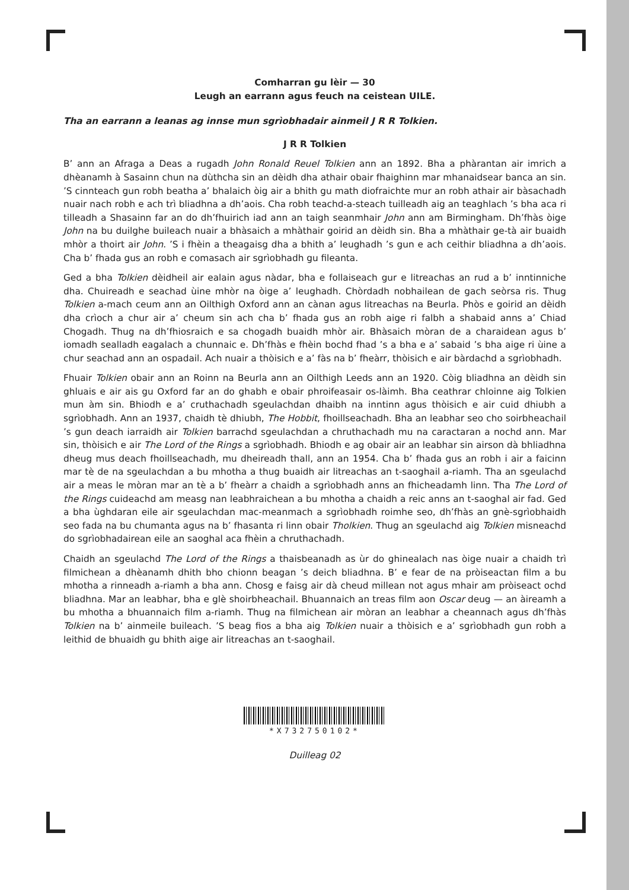Comharran gu lèir — 30
Leugh an earrann agus feuch na ceistean UILE.
Tha an earrann a leanas ag innse mun sgrìobhadair ainmeil J R R Tolkien.
J R R Tolkien
B’ ann an Afraga a Deas a rugadh John Ronald Reuel Tolkien ann an 1892. Bha a phàrantan air imrich a dhèanamh à Sasainn chun na dùthcha sin an dèidh dha athair obair fhaighinn mar mhanaidsear banca an sin. ’S cinnteach gun robh beatha a’ bhalaich òig air a bhith gu math diofraichte mur an robh athair air bàsachadh nuair nach robh e ach trì bliadhna a dh’aois. Cha robh teachd-a-steach tuilleadh aig an teaghlach ’s bha aca ri tilleadh a Shasainn far an do dh’fhuirich iad ann an taigh seanmhair John ann am Birmingham. Dh’fhàs òige John na bu duilghe buileach nuair a bhàsaich a mhàthair goirid an dèidh sin. Bha a mhàthair ge-tà air buaidh mhòr a thoirt air John. ’S i fhèin a theagaisg dha a bhith a’ leughadh ’s gun e ach ceithir bliadhna a dh’aois. Cha b’ fhada gus an robh e comasach air sgrìobhadh gu fileanta.
Ged a bha Tolkien dèidheil air ealain agus nàdar, bha e follaiseach gur e litreachas an rud a b’ inntinniche dha. Chuireadh e seachad ùine mhòr na òige a’ leughadh. Chòrdadh nobhailean de gach seòrsa ris. Thug Tolkien a-mach ceum ann an Oilthigh Oxford ann an cànan agus litreachas na Beurla. Phòs e goirid an dèidh dha crìoch a chur air a’ cheum sin ach cha b’ fhada gus an robh aige ri falbh a shabaid anns a’ Chiad Chogadh. Thug na dh’fhiosraich e sa chogadh buaidh mhòr air. Bhàsaich mòran de a charaidean agus b’ iomadh sealladh eagalach a chunnaic e. Dh’fhàs e fhèin bochd fhad ’s a bha e a’ sabaid ’s bha aige ri ùine a chur seachad ann an ospadail. Ach nuair a thòisich e a’ fàs na b’ fheàrr, thòisich e air bàrdachd a sgrìobhadh.
Fhuair Tolkien obair ann an Roinn na Beurla ann an Oilthigh Leeds ann an 1920. Còig bliadhna an dèidh sin ghluais e air ais gu Oxford far an do ghabh e obair phroifeasair os-làimh. Bha ceathrar chloinne aig Tolkien mun àm sin. Bhiodh e a’ cruthachadh sgeulachdan dhaibh na inntinn agus thòisich e air cuid dhiubh a sgrìobhadh. Ann an 1937, chaidh tè dhiubh, The Hobbit, fhoillseachadh. Bha an leabhar seo cho soirbheachail ’s gun deach iarraidh air Tolkien barrachd sgeulachdan a chruthachadh mu na caractaran a nochd ann. Mar sin, thòisich e air The Lord of the Rings a sgrìobhadh. Bhiodh e ag obair air an leabhar sin airson dà bhliadhna dheug mus deach fhoillseachadh, mu dheireadh thall, ann an 1954. Cha b’ fhada gus an robh i air a faicinn mar tè de na sgeulachdan a bu mhotha a thug buaidh air litreachas an t-saoghail a-riamh. Tha an sgeulachd air a meas le mòran mar an tè a b’ fheàrr a chaidh a sgrìobhadh anns an fhicheadamh linn. Tha The Lord of the Rings cuideachd am measg nan leabhraichean a bu mhotha a chaidh a reic anns an t-saoghal air fad. Ged a bha ùghdaran eile air sgeulachdan mac-meanmach a sgrìobhadh roimhe seo, dh’fhàs an gnè-sgrìobhaidh seo fada na bu chumanta agus na b’ fhasanta ri linn obair Tholkien. Thug an sgeulachd aig Tolkien misneachd do sgrìobhadairean eile an saoghal aca fhèin a chruthachadh.
Chaidh an sgeulachd The Lord of the Rings a thaisbeanadh as ùr do ghinealach nas òige nuair a chaidh trì filmichean a dhèanamh dhith bho chionn beagan ’s deich bliadhna. B’ e fear de na pròiseactan film a bu mhotha a rinneadh a-riamh a bha ann. Chosg e faisg air dà cheud millean not agus mhair am pròiseact ochd bliadhna. Mar an leabhar, bha e glè shoirbheachail. Bhuannaich an treas film aon Oscar deug — an àireamh a bu mhotha a bhuannaich film a-riamh. Thug na filmichean air mòran an leabhar a cheannach agus dh’fhàs Tolkien na b’ ainmeile buileach. ’S beag fios a bha aig Tolkien nuair a thòisich e a’ sgrìobhadh gun robh a leithid de bhuaidh gu bhith aige air litreachas an t-saoghail.
*X732750102*
Duilleag 02